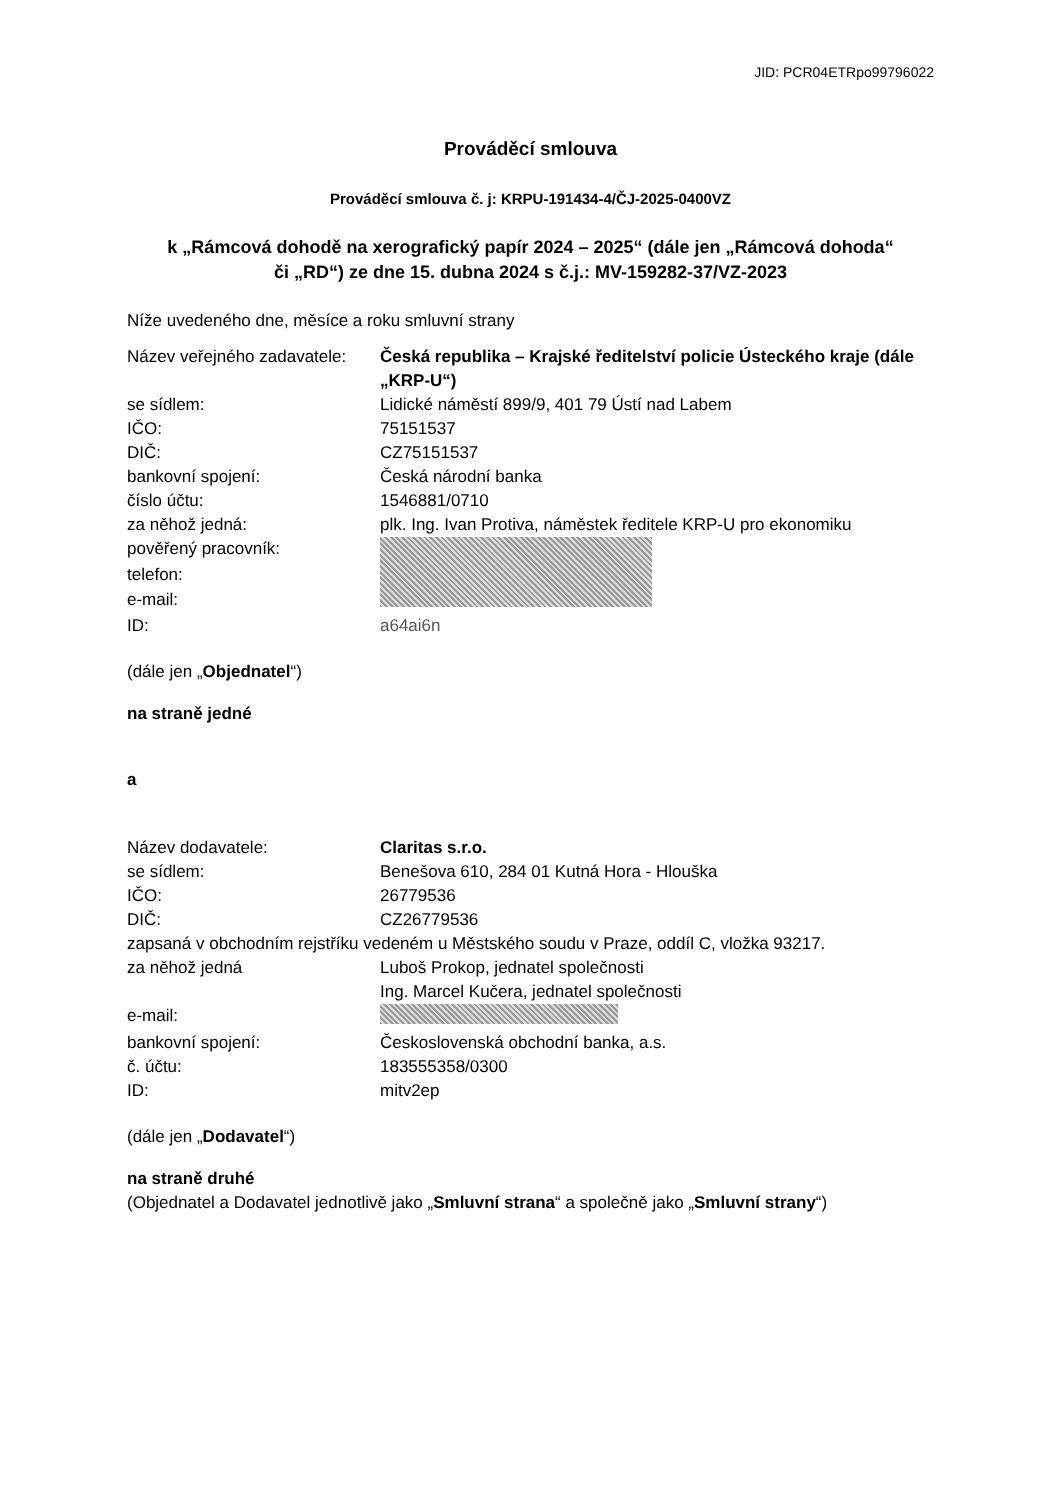JID: PCR04ETRpo99796022
Prováděcí smlouva
Prováděcí smlouva č. j: KRPU-191434-4/ČJ-2025-0400VZ
k „Rámcová dohodě na xerografický papír 2024 – 2025“ (dále jen „Rámcová dohoda“
či „RD“) ze dne 15. dubna 2024 s č.j.: MV-159282-37/VZ-2023
Níže uvedeného dne, měsíce a roku smluvní strany
| Název veřejného zadavatele: | Česká republika – Krajské ředitelství policie Ústeckého kraje (dále „KRP-U“) |
| se sídlem: | Lidické náměstí 899/9, 401 79 Ústí nad Labem |
| IČO: | 75151537 |
| DIČ: | CZ75151537 |
| bankovní spojení: | Česká národní banka |
| číslo účtu: | 1546881/0710 |
| za něhož jedná: | plk. Ing. Ivan Protiva, náměstek ředitele KRP-U pro ekonomiku |
| pověřený pracovník: | |
| telefon: | |
| e-mail: | |
| ID: | a64ai6n |
(dále jen „Objednatel“)
na straně jedné
a
| Název dodavatele: | Claritas s.r.o. |
| se sídlem: | Benešova 610, 284 01 Kutná Hora - Hlouška |
| IČO: | 26779536 |
| DIČ: | CZ26779536 |
| zapsaná v obchodním rejstříku vedeném u Městského soudu v Praze, oddíl C, vložka 93217. | |
| za něhož jedná | Luboš Prokop, jednatel společnosti Ing. Marcel Kučera, jednatel společnosti |
| e-mail: | |
| bankovní spojení: | Československá obchodní banka, a.s. |
| č. účtu: | 183555358/0300 |
| ID: | mitv2ep |
(dále jen „Dodavatel“)
na straně druhé
(Objednatel a Dodavatel jednotlivě jako „Smluvní strana“ a společně jako „Smluvní strany“)